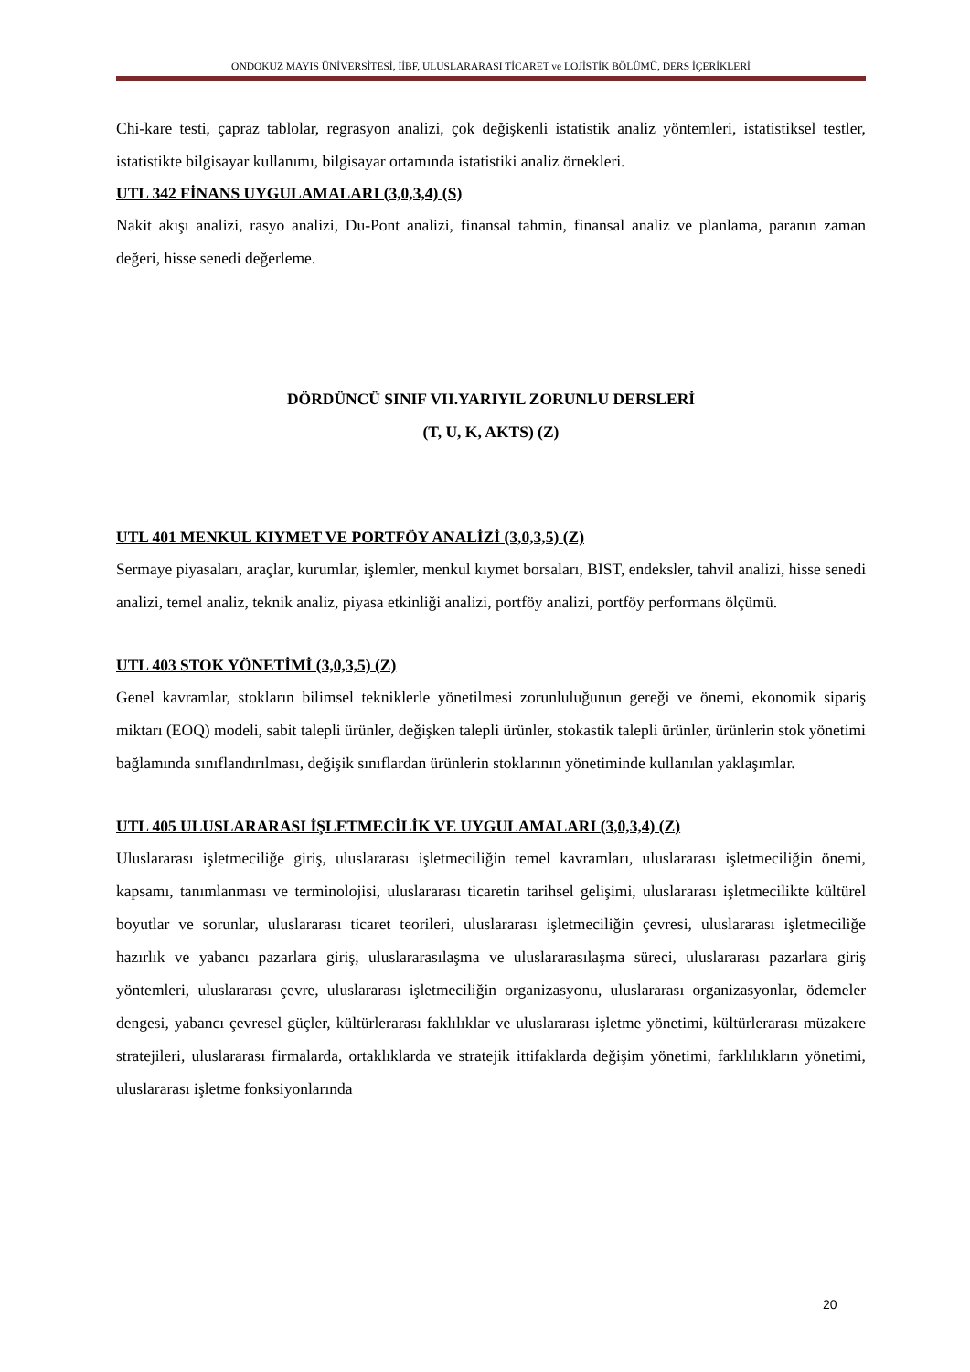ONDOKUZ MAYIS ÜNİVERSİTESİ, İİBF, ULUSLARARASI TİCARET ve LOJİSTİK BÖLÜMÜ, DERS İÇERİKLERİ
Chi-kare testi, çapraz tablolar, regrasyon analizi, çok değişkenli istatistik analiz yöntemleri, istatistiksel testler, istatistikte bilgisayar kullanımı, bilgisayar ortamında istatistiki analiz örnekleri.
UTL 342 FİNANS UYGULAMALARI (3,0,3,4) (S)
Nakit akışı analizi, rasyo analizi, Du-Pont analizi, finansal tahmin, finansal analiz ve planlama, paranın zaman değeri, hisse senedi değerleme.
DÖRDÜNCÜ SINIF VII.YARIYIL ZORUNLU DERSLERİ
(T, U, K, AKTS) (Z)
UTL 401 MENKUL KIYMET VE PORTFÖY ANALİZİ (3,0,3,5) (Z)
Sermaye piyasaları, araçlar, kurumlar, işlemler, menkul kıymet borsaları, BIST, endeksler, tahvil analizi, hisse senedi analizi, temel analiz, teknik analiz, piyasa etkinliği analizi, portföy analizi, portföy performans ölçümü.
UTL 403 STOK YÖNETİMİ (3,0,3,5) (Z)
Genel kavramlar, stokların bilimsel tekniklerle yönetilmesi zorunluluğunun gereği ve önemi, ekonomik sipariş miktarı (EOQ) modeli, sabit talepli ürünler, değişken talepli ürünler, stokastik talepli ürünler, ürünlerin stok yönetimi bağlamında sınıflandırılması, değişik sınıflardan ürünlerin stoklarının yönetiminde kullanılan yaklaşımlar.
UTL 405 ULUSLARARASI İŞLETMECİLİK VE UYGULAMALARI (3,0,3,4) (Z)
Uluslararası işletmeciliğe giriş, uluslararası işletmeciliğin temel kavramları, uluslararası işletmeciliğin önemi, kapsamı, tanımlanması ve terminolojisi, uluslararası ticaretin tarihsel gelişimi, uluslararası işletmecilikte kültürel boyutlar ve sorunlar, uluslararası ticaret teorileri, uluslararası işletmeciliğin çevresi, uluslararası işletmeciliğe hazırlık ve yabancı pazarlara giriş, uluslararasılaşma ve uluslararasılaşma süreci, uluslararası pazarlara giriş yöntemleri, uluslararası çevre, uluslararası işletmeciliğin organizasyonu, uluslararası organizasyonlar, ödemeler dengesi, yabancı çevresel güçler, kültürlerarası faklılıklar ve uluslararası işletme yönetimi, kültürlerarası müzakere stratejileri, uluslararası firmalarda, ortaklıklarda ve stratejik ittifaklarda değişim yönetimi, farklılıkların yönetimi, uluslararası işletme fonksiyonlarında
20